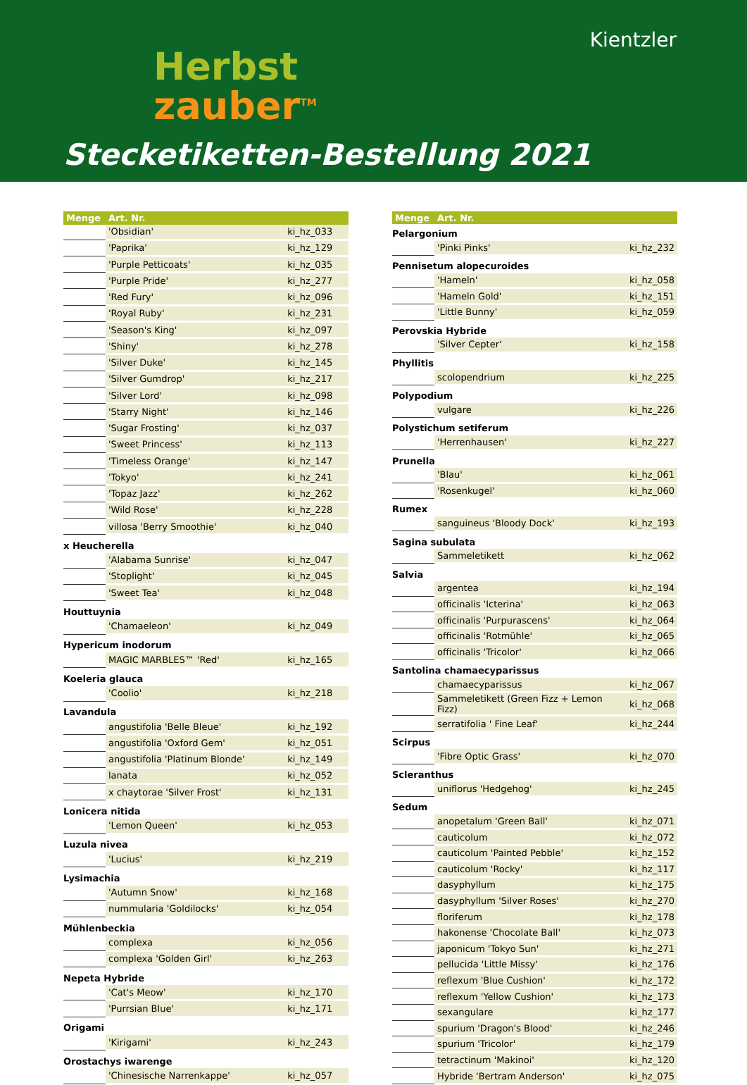Herbst
zauber<sup>TM</sup>
Kientzler
Stecketiketten-Bestellung 2021
| Menge | Art. Nr. | |
| --- | --- | --- |
| | 'Obsidian' | ki_hz_033 |
| | 'Paprika' | ki_hz_129 |
| | 'Purple Petticoats' | ki_hz_035 |
| | 'Purple Pride' | ki_hz_277 |
| | 'Red Fury' | ki_hz_096 |
| | 'Royal Ruby' | ki_hz_231 |
| | 'Season's King' | ki_hz_097 |
| | 'Shiny' | ki_hz_278 |
| | 'Silver Duke' | ki_hz_145 |
| | 'Silver Gumdrop' | ki_hz_217 |
| | 'Silver Lord' | ki_hz_098 |
| | 'Starry Night' | ki_hz_146 |
| | 'Sugar Frosting' | ki_hz_037 |
| | 'Sweet Princess' | ki_hz_113 |
| | 'Timeless Orange' | ki_hz_147 |
| | 'Tokyo' | ki_hz_241 |
| | 'Topaz Jazz' | ki_hz_262 |
| | 'Wild Rose' | ki_hz_228 |
| | villosa 'Berry Smoothie' | ki_hz_040 |
| x Heucherella | | |
| | 'Alabama Sunrise' | ki_hz_047 |
| | 'Stoplight' | ki_hz_045 |
| | 'Sweet Tea' | ki_hz_048 |
| Houttuynia | | |
| | 'Chamaeleon' | ki_hz_049 |
| Hypericum inodorum | | |
| | MAGIC MARBLES™ 'Red' | ki_hz_165 |
| Koeleria glauca | | |
| | 'Coolio' | ki_hz_218 |
| Lavandula | | |
| | angustifolia 'Belle Bleue' | ki_hz_192 |
| | angustifolia 'Oxford Gem' | ki_hz_051 |
| | angustifolia 'Platinum Blonde' | ki_hz_149 |
| | lanata | ki_hz_052 |
| | x chaytorae 'Silver Frost' | ki_hz_131 |
| Lonicera nitida | | |
| | 'Lemon Queen' | ki_hz_053 |
| Luzula nivea | | |
| | 'Lucius' | ki_hz_219 |
| Lysimachia | | |
| | 'Autumn Snow' | ki_hz_168 |
| | nummularia 'Goldilocks' | ki_hz_054 |
| Mühlenbeckia | | |
| | complexa | ki_hz_056 |
| | complexa 'Golden Girl' | ki_hz_263 |
| Nepeta Hybride | | |
| | 'Cat's Meow' | ki_hz_170 |
| | 'Purrsian Blue' | ki_hz_171 |
| Origami | | |
| | 'Kirigami' | ki_hz_243 |
| Orostachys iwarenge | | |
| | 'Chinesische Narrenkappe' | ki_hz_057 |
| Menge | Art. Nr. | |
| --- | --- | --- |
| Pelargonium | | |
| | 'Pinki Pinks' | ki_hz_232 |
| Pennisetum alopecuroides | | |
| | 'Hameln' | ki_hz_058 |
| | 'Hameln Gold' | ki_hz_151 |
| | 'Little Bunny' | ki_hz_059 |
| Perovskia Hybride | | |
| | 'Silver Cepter' | ki_hz_158 |
| Phyllitis | | |
| | scolopendrium | ki_hz_225 |
| Polypodium | | |
| | vulgare | ki_hz_226 |
| Polystichum setiferum | | |
| | 'Herrenhausen' | ki_hz_227 |
| Prunella | | |
| | 'Blau' | ki_hz_061 |
| | 'Rosenkugel' | ki_hz_060 |
| Rumex | | |
| | sanguineus 'Bloody Dock' | ki_hz_193 |
| Sagina subulata | | |
| | Sammeletikett | ki_hz_062 |
| Salvia | | |
| | argentea | ki_hz_194 |
| | officinalis 'Icterina' | ki_hz_063 |
| | officinalis 'Purpurascens' | ki_hz_064 |
| | officinalis 'Rotmühle' | ki_hz_065 |
| | officinalis 'Tricolor' | ki_hz_066 |
| Santolina chamaecyparissus | | |
| | chamaecyparissus | ki_hz_067 |
| | Sammeletikett (Green Fizz + Lemon Fizz) | ki_hz_068 |
| | serratifolia ' Fine Leaf' | ki_hz_244 |
| Scirpus | | |
| | 'Fibre Optic Grass' | ki_hz_070 |
| Scleranthus | | |
| | uniflorus 'Hedgehog' | ki_hz_245 |
| Sedum | | |
| | anopetalum 'Green Ball' | ki_hz_071 |
| | cauticolum | ki_hz_072 |
| | cauticolum 'Painted Pebble' | ki_hz_152 |
| | cauticolum 'Rocky' | ki_hz_117 |
| | dasyphyllum | ki_hz_175 |
| | dasyphyllum 'Silver Roses' | ki_hz_270 |
| | floriferum | ki_hz_178 |
| | hakonense 'Chocolate Ball' | ki_hz_073 |
| | japonicum 'Tokyo Sun' | ki_hz_271 |
| | pellucida 'Little Missy' | ki_hz_176 |
| | reflexum 'Blue Cushion' | ki_hz_172 |
| | reflexum 'Yellow Cushion' | ki_hz_173 |
| | sexangulare | ki_hz_177 |
| | spurium 'Dragon's Blood' | ki_hz_246 |
| | spurium 'Tricolor' | ki_hz_179 |
| | tetractinum 'Makinoi' | ki_hz_120 |
| | Hybride 'Bertram Anderson' | ki_hz_075 |